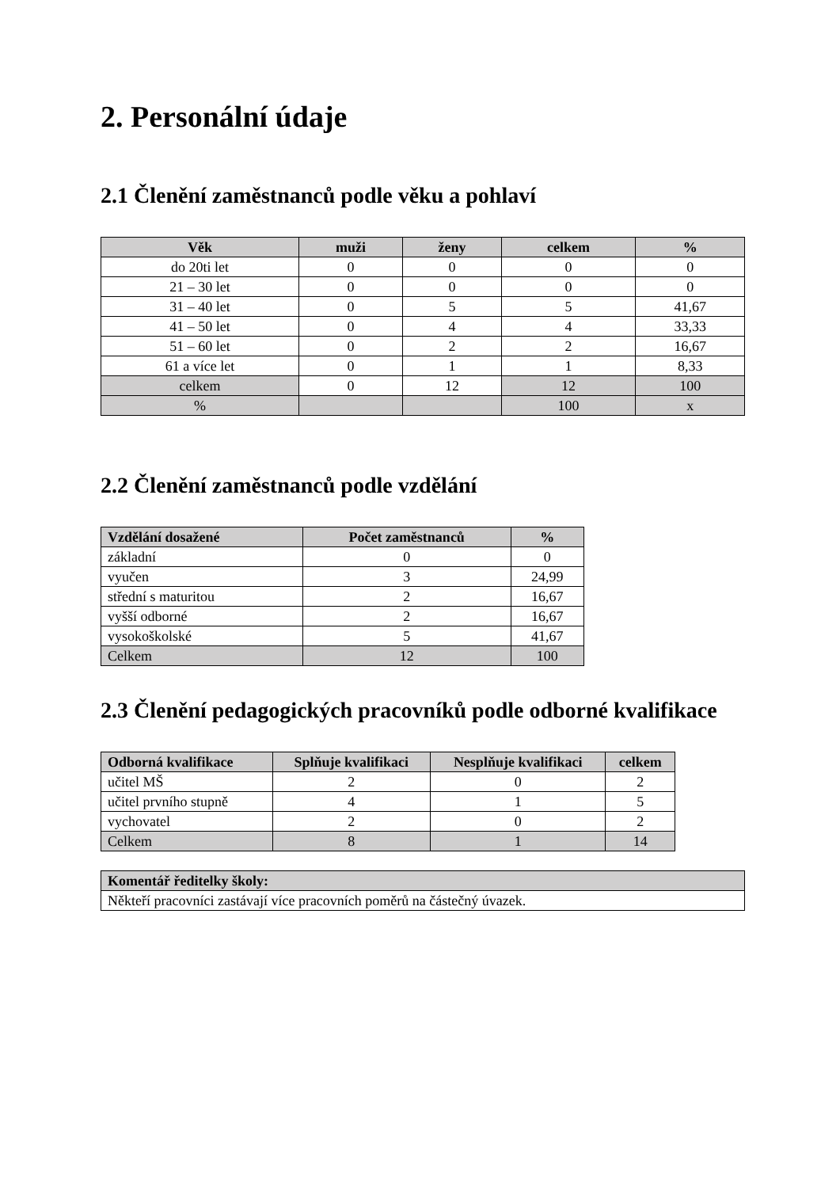2. Personální údaje
2.1 Členění zaměstnanců podle věku a pohlaví
| Věk | muži | ženy | celkem | % |
| --- | --- | --- | --- | --- |
| do 20ti let | 0 | 0 | 0 | 0 |
| 21 – 30 let | 0 | 0 | 0 | 0 |
| 31 – 40 let | 0 | 5 | 5 | 41,67 |
| 41 – 50 let | 0 | 4 | 4 | 33,33 |
| 51 – 60 let | 0 | 2 | 2 | 16,67 |
| 61 a více let | 0 | 1 | 1 | 8,33 |
| celkem | 0 | 12 | 12 | 100 |
| % | | | 100 | x |
2.2 Členění zaměstnanců podle vzdělání
| Vzdělání dosažené | Počet zaměstnanců | % |
| --- | --- | --- |
| základní | 0 | 0 |
| vyučen | 3 | 24,99 |
| střední s maturitou | 2 | 16,67 |
| vyšší odborné | 2 | 16,67 |
| vysokoškolské | 5 | 41,67 |
| Celkem | 12 | 100 |
2.3 Členění pedagogických pracovníků podle odborné kvalifikace
| Odborná kvalifikace | Splňuje kvalifikaci | Nesplňuje kvalifikaci | celkem |
| --- | --- | --- | --- |
| učitel MŠ | 2 | 0 | 2 |
| učitel prvního stupně | 4 | 1 | 5 |
| vychovatel | 2 | 0 | 2 |
| Celkem | 8 | 1 | 14 |
| Komentář ředitelky školy: |
| --- |
| Někteří pracovníci zastávají více pracovních poměrů na částečný úvazek. |